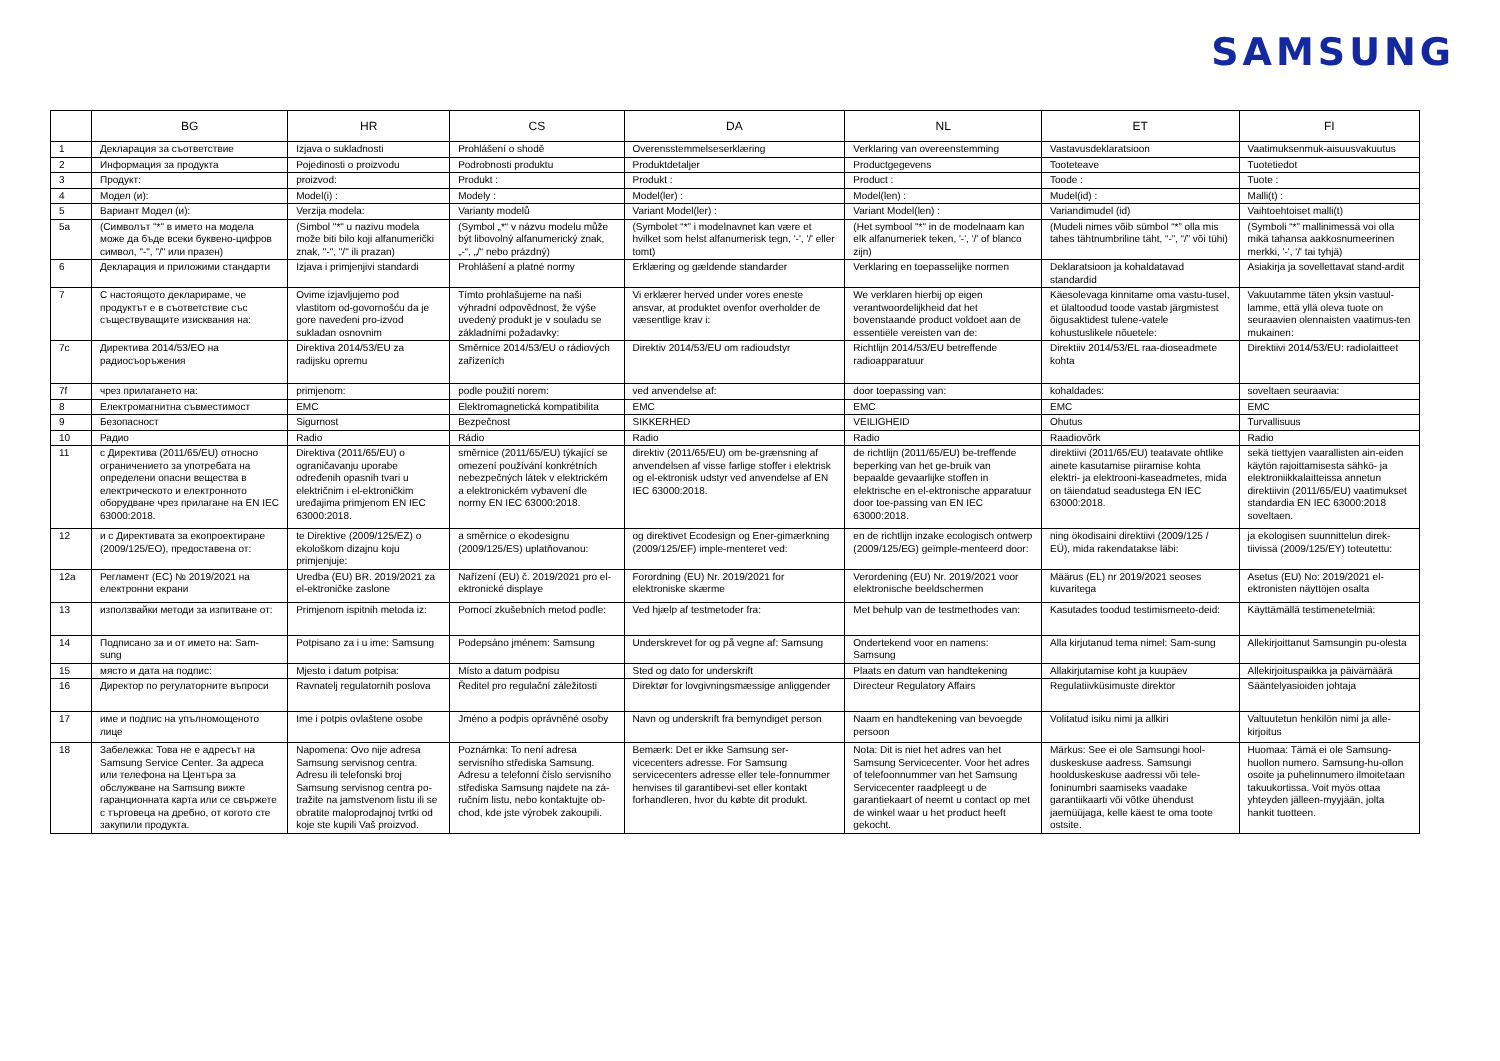SAMSUNG
| | BG | HR | CS | DA | NL | ET | FI |
| --- | --- | --- | --- | --- | --- | --- | --- |
| 1 | Декларация за съответствие | Izjava o sukladnosti | Prohlášení o shodě | Overensstemmelseserklæring | Verklaring van overeenstemming | Vastavusdeklaratsioon | Vaatimuksenmuk-aisuusvakuutus |
| 2 | Информация за продукта | Pojedinosti o proizvodu | Podrobnosti produktu | Produktdetaljer | Productgegevens | Tooteteave | Tuotetiedot |
| 3 | Продукт: | proizvod: | Produkt : | Produkt : | Product : | Toode : | Tuote : |
| 4 | Модел (и): | Model(i) : | Modely : | Model(ler) : | Model(len) : | Mudel(id) : | Malli(t) : |
| 5 | Вариант Модел (и): | Verzija modela: | Varianty modelů | Variant Model(ler) : | Variant Model(len) : | Variandimudel (id) | Vaihtoehtoiset malli(t) |
| 5a | (Символът "*" в името на модела може да бъде всеки буквено-цифров символ, "-", "/" или празен) | (Simbol "*" u nazivu modela može biti bilo koji alfanumerički znak, "-", "/" ili prazan) | (Symbol „*“ v názvu modelu může být libovolný alfanumerický znak, „-“, „/“ nebo prázdný) | (Symbolet “*” i modelnavnet kan være et hvilket som helst alfanumerisk tegn, '-', '/' eller tomt) | (Het symbool "*" in de modelnaam kan elk alfanumeriek teken, '-', '/' of blanco zijn) | (Mudeli nimes võib sümbol “*” olla mis tahes tähtnumbriline täht, “-”, “/” või tühi) | (Symboli “*” mallinimessä voi olla mikä tahansa aakkosnumeerinen merkki, '-', '/' tai tyhjä) |
| 6 | Декларация и приложими стандарти | Izjava i primjenjivi standardi | Prohlášení a platné normy | Erklæring og gældende standarder | Verklaring en toepasselijke normen | Deklaratsioon ja kohaldatavad standardid | Asiakirja ja sovellettavat stand-ardit |
| 7 | С настоящото декларираме, че продуктът е в съответствие със съществуващите изисквания на: | Ovime izjavljujemo pod vlastitom od-govornošću da je gore navedeni pro-izvod sukladan osnovnim | Tímto prohlašujeme na naši výhradní odpovědnost, že výše uvedený produkt je v souladu se základními požadavky: | Vi erklærer herved under vores eneste ansvar, at produktet ovenfor overholder de væsentlige krav i: | We verklaren hierbij op eigen verantwoordelijkheid dat het bovenstaande product voldoet aan de essentiële vereisten van de: | Käesolevaga kinnitame oma vastu-tusel, et ülaltoodud toode vastab järgmistest õigusaktidest tulene-vatele kohustuslikele nõuetele: | Vakuutamme täten yksin vastuul-lamme, että yllä oleva tuote on seuraavien olennaisten vaatimus-ten mukainen: |
| 7c | Директива 2014/53/ЕО на радиосъоръжения | Direktiva 2014/53/EU za radijsku opremu | Směrnice 2014/53/EU o rádiových zařízeních | Direktiv 2014/53/EU om radioudstyr | Richtlijn 2014/53/EU betreffende radioapparatuur | Direktiiv 2014/53/EL raa-dioseadmete kohta | Direktiivi 2014/53/EU: radiolaitteet |
| 7f | чрез прилагането на: | primjenom: | podle použití norem: | ved anvendelse af: | door toepassing van: | kohaldades: | soveltaen seuraavia: |
| 8 | Електромагнитна съвместимост | EMC | Elektromagnetická kompatibilita | EMC | EMC | EMC | EMC |
| 9 | Безопасност | Sigurnost | Bezpečnost | SIKKERHED | VEILIGHEID | Ohutus | Turvallisuus |
| 10 | Радио | Radio | Rádio | Radio | Radio | Raadiovõrk | Radio |
| 11 | с Директива (2011/65/EU) относно ограничението за употребата на определени опасни вещества в електрическото и електронното оборудване чрез прилагане на EN IEC 63000:2018. | Direktiva (2011/65/EU) o ograničavanju uporabe određenih opasnih tvari u električnim i el-ektroničkim uređajima primjenom EN IEC 63000:2018. | směrnice (2011/65/EU) týkající se omezení používání konkrétních nebezpečných látek v elektrickém a elektronickém vybavení dle normy EN IEC 63000:2018. | direktiv (2011/65/EU) om be-grænsning af anvendelsen af visse farlige stoffer i elektrisk og el-ektronisk udstyr ved anvendelse af EN IEC 63000:2018. | de richtlijn (2011/65/EU) be-treffende beperking van het ge-bruik van bepaalde gevaarlijke stoffen in elektrische en el-ektronische apparatuur door toe-passing van EN IEC 63000:2018. | direktiivi (2011/65/EU) teatavate ohtlike ainete kasutamise piiramise kohta elektri- ja elektrooni-kaseadmetes, mida on täiendatud seadustega EN IEC 63000:2018. | sekä tiettyjen vaarallisten ain-eiden käytön rajoittamisesta sähkö- ja elektroniikkalaitteissa annetun direktiivin (2011/65/EU) vaatimukset standardia EN IEC 63000:2018 soveltaen. |
| 12 | и с Директивата за екопроектиране (2009/125/EO), предоставена от: | te Direktive (2009/125/EZ) o ekološkom dizajnu koju primjenjuje: | a směrnice o ekodesignu (2009/125/ES) uplatňovanou: | og direktivet Ecodesign og Ener-gimærkning (2009/125/EF) imple-menteret ved: | en de richtlijn inzake ecologisch ontwerp (2009/125/EG) geïmple-menteerd door: | ning ökodisaini direktiivi (2009/125 / EÜ), mida rakendatakse läbi: | ja ekologisen suunnittelun direk-tiivissä (2009/125/EY) toteutettu: |
| 12a | Регламент (ЕС) № 2019/2021 на електронни екрани | Uredba (EU) BR. 2019/2021 za el-ektroničke zaslone | Nařízení (EU) č. 2019/2021 pro el-ektronické displaye | Forordning (EU) Nr. 2019/2021 for elektroniske skærme | Verordening (EU) Nr. 2019/2021 voor elektronische beeldschermen | Määrus (EL) nr 2019/2021 seoses kuvaritega | Asetus (EU) No: 2019/2021 el-ektronisten näyttöjen osalta |
| 13 | използвайки методи за изпитване от: | Primjenom ispitnih metoda iz: | Pomocí zkušebních metod podle: | Ved hjælp af testmetoder fra: | Met behulp van de testmethodes van: | Kasutades toodud testimismeeto-deid: | Käyttämällä testimenetelmiä: |
| 14 | Подписано за и от името на: Sam-sung | Potpisano za i u ime: Samsung | Podepsáno jménem: Samsung | Underskrevet for og på vegne af: Samsung | Ondertekend voor en namens: Samsung | Alla kirjutanud tema nimel: Sam-sung | Allekirjoittanut Samsungin pu-olesta |
| 15 | място и дата на подпис: | Mjesto i datum potpisa: | Místo a datum podpisu | Sted og dato for underskrift | Plaats en datum van handtekening | Allakirjutamise koht ja kuupäev | Allekirjoituspaikka ja päivämäärä |
| 16 | Директор по регулаторните въпроси | Ravnatelj regulatornih poslova | Ředitel pro regulační záležitosti | Direktør for lovgivningsmæssige anliggender | Directeur Regulatory Affairs | Regulatiivküsimuste direktor | Sääntelyasioiden johtaja |
| 17 | име и подпис на упълномощеното лице | Ime i potpis ovlaštene osobe | Jméno a podpis oprávněné osoby | Navn og underskrift fra bemyndiget person | Naam en handtekening van bevoegde persoon | Volitatud isiku nimi ja allkiri | Valtuutetun henkilön nimi ja alle-kirjoitus |
| 18 | Забележка: Това не е адресът на Samsung Service Center. За адреса или телефона на Центъра за обслужване на Samsung вижте гаранционната карта или се свържете с търговеца на дребно, от когото сте закупили продукта. | Napomena: Ovo nije adresa Samsung servisnog centra. Adresu ili telefonski broj Samsung servisnog centra po-tražite na jamstvenom listu ili se obratite maloprodajnoj tvrtki od koje ste kupili Vaš proizvod. | Poznámka: To není adresa servisního střediska Samsung. Adresu a telefonní číslo servisního střediska Samsung najdete na zá-ručním listu, nebo kontaktujte ob-chod, kde jste výrobek zakoupili. | Bemærk: Det er ikke Samsung ser-vicecenters adresse. For Samsung servicecenters adresse eller tele-fonnummer henvises til garantibevi-set eller kontakt forhandleren, hvor du købte dit produkt. | Nota: Dit is niet het adres van het Samsung Servicecenter. Voor het adres of telefoonnummer van het Samsung Servicecenter raadpleegt u de garantiekaart of neemt u contact op met de winkel waar u het product heeft gekocht. | Märkus: See ei ole Samsungi hool-duskeskuse aadress. Samsungi hoolduskeskuse aadressi või tele-foninumbri saamiseks vaadake garantiikaarti või võtke ühendust jaemüüjaga, kelle käest te oma toote ostsite. | Huomaa: Tämä ei ole Samsung-huollon numero. Samsung-hu-ollon osoite ja puhelinnumero ilmoitetaan takuukortissa. Voit myös ottaa yhteyden jälleen-myyjään, jolta hankit tuotteen. |